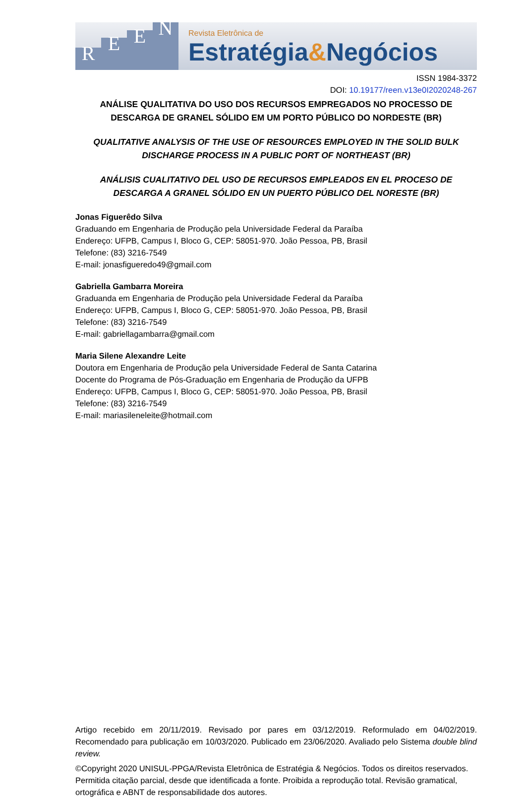REEN
Revista Eletrônica de
Estratégia&Negócios
ISSN 1984-3372
DOI: 10.19177/reen.v13e0I2020248-267
ANÁLISE QUALITATIVA DO USO DOS RECURSOS EMPREGADOS NO PROCESSO DE DESCARGA DE GRANEL SÓLIDO EM UM PORTO PÚBLICO DO NORDESTE (BR)
QUALITATIVE ANALYSIS OF THE USE OF RESOURCES EMPLOYED IN THE SOLID BULK DISCHARGE PROCESS IN A PUBLIC PORT OF NORTHEAST (BR)
ANÁLISIS CUALITATIVO DEL USO DE RECURSOS EMPLEADOS EN EL PROCESO DE DESCARGA A GRANEL SÓLIDO EN UN PUERTO PÚBLICO DEL NORESTE (BR)
Jonas Figuerêdo Silva
Graduando em Engenharia de Produção pela Universidade Federal da Paraíba
Endereço: UFPB, Campus I, Bloco G, CEP: 58051-970. João Pessoa, PB, Brasil
Telefone: (83) 3216-7549
E-mail: jonasfigueredo49@gmail.com
Gabriella Gambarra Moreira
Graduanda em Engenharia de Produção pela Universidade Federal da Paraíba
Endereço: UFPB, Campus I, Bloco G, CEP: 58051-970. João Pessoa, PB, Brasil
Telefone: (83) 3216-7549
E-mail: gabriellagambarra@gmail.com
Maria Silene Alexandre Leite
Doutora em Engenharia de Produção pela Universidade Federal de Santa Catarina
Docente do Programa de Pós-Graduação em Engenharia de Produção da UFPB
Endereço: UFPB, Campus I, Bloco G, CEP: 58051-970. João Pessoa, PB, Brasil
Telefone: (83) 3216-7549
E-mail: mariasileneleite@hotmail.com
Artigo recebido em 20/11/2019. Revisado por pares em 03/12/2019. Reformulado em 04/02/2019. Recomendado para publicação em 10/03/2020. Publicado em 23/06/2020. Avaliado pelo Sistema double blind review.
©Copyright 2020 UNISUL-PPGA/Revista Eletrônica de Estratégia & Negócios. Todos os direitos reservados. Permitida citação parcial, desde que identificada a fonte. Proibida a reprodução total. Revisão gramatical, ortográfica e ABNT de responsabilidade dos autores.